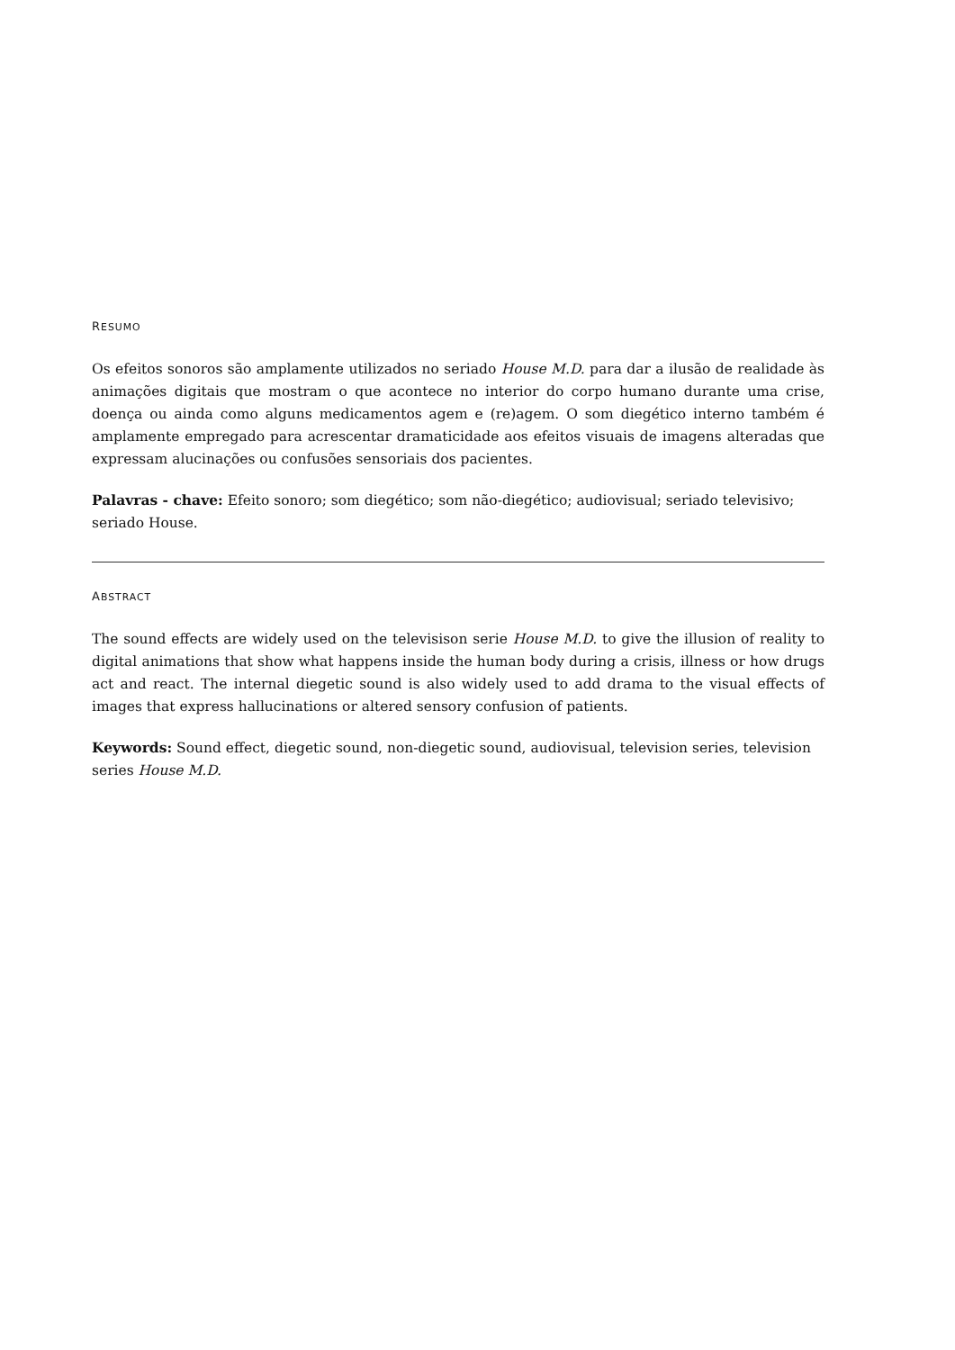RESUMO
Os efeitos sonoros são amplamente utilizados no seriado House M.D. para dar a ilusão de realidade às animações digitais que mostram o que acontece no interior do corpo humano durante uma crise, doença ou ainda como alguns medicamentos agem e (re)agem. O som diegético interno também é amplamente empregado para acrescentar dramaticidade aos efeitos visuais de imagens alteradas que expressam alucinações ou confusões sensoriais dos pacientes.
Palavras - chave: Efeito sonoro; som diegético; som não-diegético; audiovisual; seriado televisivo; seriado House.
ABSTRACT
The sound effects are widely used on the televisison serie House M.D. to give the illusion of reality to digital animations that show what happens inside the human body during a crisis, illness or how drugs act and react. The internal diegetic sound is also widely used to add drama to the visual effects of images that express hallucinations or altered sensory confusion of patients.
Keywords: Sound effect, diegetic sound, non-diegetic sound, audiovisual, television series, television series House M.D.